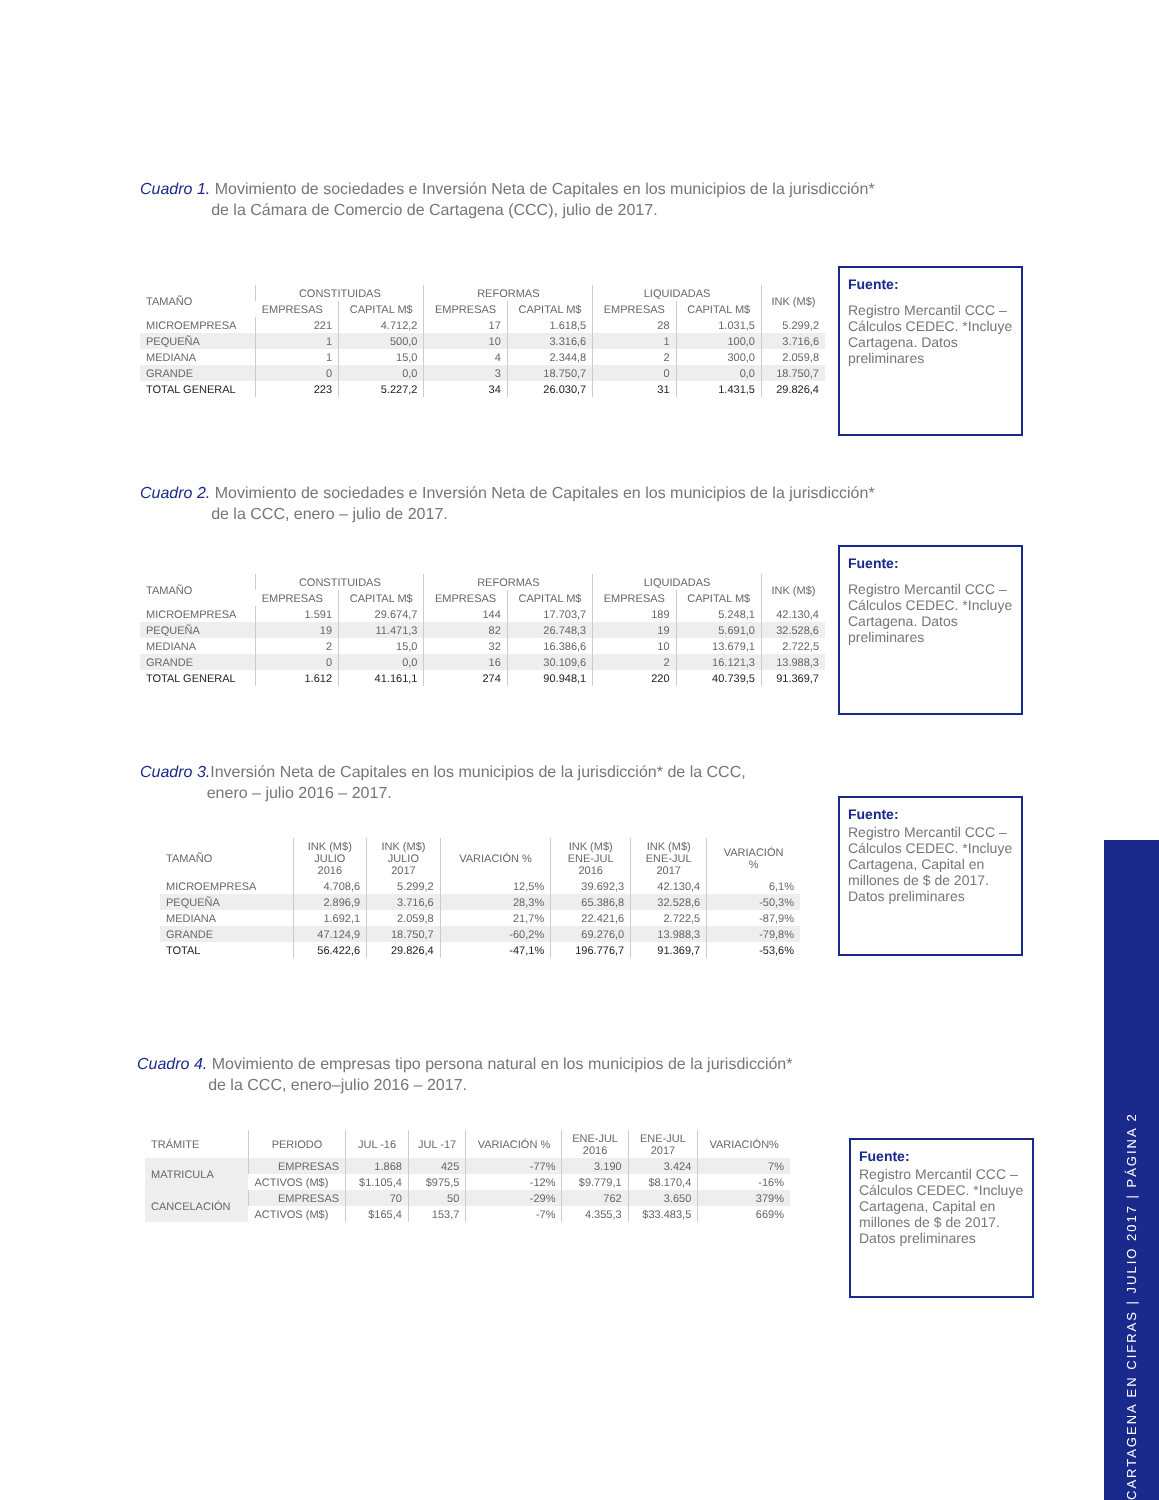Cuadro 1. Movimiento de sociedades e Inversión Neta de Capitales en los municipios de la jurisdicción*
de la Cámara de Comercio de Cartagena (CCC), julio de 2017.
Fuente:
Registro Mercantil CCC – Cálculos CEDEC. *Incluye Cartagena. Datos preliminares
| TAMAÑO | CONSTITUIDAS | | REFORMAS | | LIQUIDADAS | | INK (M$) |
| --- | --- | --- | --- | --- | --- | --- | --- |
| | EMPRESAS | CAPITAL M$ | EMPRESAS | CAPITAL M$ | EMPRESAS | CAPITAL M$ | |
| MICROEMPRESA | 221 | 4.712,2 | 17 | 1.618,5 | 28 | 1.031,5 | 5.299,2 |
| PEQUEÑA | 1 | 500,0 | 10 | 3.316,6 | 1 | 100,0 | 3.716,6 |
| MEDIANA | 1 | 15,0 | 4 | 2.344,8 | 2 | 300,0 | 2.059,8 |
| GRANDE | 0 | 0,0 | 3 | 18.750,7 | 0 | 0,0 | 18.750,7 |
| TOTAL GENERAL | 223 | 5.227,2 | 34 | 26.030,7 | 31 | 1.431,5 | 29.826,4 |
Cuadro 2. Movimiento de sociedades e Inversión Neta de Capitales en los municipios de la jurisdicción*
de la CCC, enero – julio de 2017.
Fuente:
Registro Mercantil CCC – Cálculos CEDEC. *Incluye Cartagena. Datos preliminares
| TAMAÑO | CONSTITUIDAS | | REFORMAS | | LIQUIDADAS | | INK (M$) |
| --- | --- | --- | --- | --- | --- | --- | --- |
| | EMPRESAS | CAPITAL M$ | EMPRESAS | CAPITAL M$ | EMPRESAS | CAPITAL M$ | |
| MICROEMPRESA | 1.591 | 29.674,7 | 144 | 17.703,7 | 189 | 5.248,1 | 42.130,4 |
| PEQUEÑA | 19 | 11.471,3 | 82 | 26.748,3 | 19 | 5.691,0 | 32.528,6 |
| MEDIANA | 2 | 15,0 | 32 | 16.386,6 | 10 | 13.679,1 | 2.722,5 |
| GRANDE | 0 | 0,0 | 16 | 30.109,6 | 2 | 16.121,3 | 13.988,3 |
| TOTAL GENERAL | 1.612 | 41.161,1 | 274 | 90.948,1 | 220 | 40.739,5 | 91.369,7 |
Cuadro 3. Inversión Neta de Capitales en los municipios de la jurisdicción* de la CCC,
enero – julio 2016 – 2017.
Fuente:
Registro Mercantil CCC – Cálculos CEDEC. *Incluye Cartagena, Capital en millones de $ de 2017. Datos preliminares
| TAMAÑO | INK (M$) JULIO 2016 | INK (M$) JULIO 2017 | VARIACIÓN % | INK (M$) ENE-JUL 2016 | INK (M$) ENE-JUL 2017 | VARIACIÓN % |
| --- | --- | --- | --- | --- | --- | --- |
| MICROEMPRESA | 4.708,6 | 5.299,2 | 12,5% | 39.692,3 | 42.130,4 | 6,1% |
| PEQUEÑA | 2.896,9 | 3.716,6 | 28,3% | 65.386,8 | 32.528,6 | -50,3% |
| MEDIANA | 1.692,1 | 2.059,8 | 21,7% | 22.421,6 | 2.722,5 | -87,9% |
| GRANDE | 47.124,9 | 18.750,7 | -60,2% | 69.276,0 | 13.988,3 | -79,8% |
| TOTAL | 56.422,6 | 29.826,4 | -47,1% | 196.776,7 | 91.369,7 | -53,6% |
Cuadro 4. Movimiento de empresas tipo persona natural en los municipios de la jurisdicción*
de la CCC, enero–julio 2016 – 2017.
Fuente:
Registro Mercantil CCC – Cálculos CEDEC. *Incluye Cartagena, Capital en millones de $ de 2017. Datos preliminares
| TRÁMITE | PERIODO | JUL -16 | JUL -17 | VARIACIÓN % | ENE-JUL 2016 | ENE-JUL 2017 | VARIACIÓN% |
| --- | --- | --- | --- | --- | --- | --- | --- |
| MATRICULA | EMPRESAS | 1.868 | 425 | -77% | 3.190 | 3.424 | 7% |
| | ACTIVOS (M$) | $1.105,4 | $975,5 | -12% | $9.779,1 | $8.170,4 | -16% |
| CANCELACIÓN | EMPRESAS | 70 | 50 | -29% | 762 | 3.650 | 379% |
| | ACTIVOS (M$) | $165,4 | 153,7 | -7% | 4.355,3 | $33.483,5 | 669% |
CARTAGENA EN CIFRAS | JULIO 2017 | PÁGINA 2